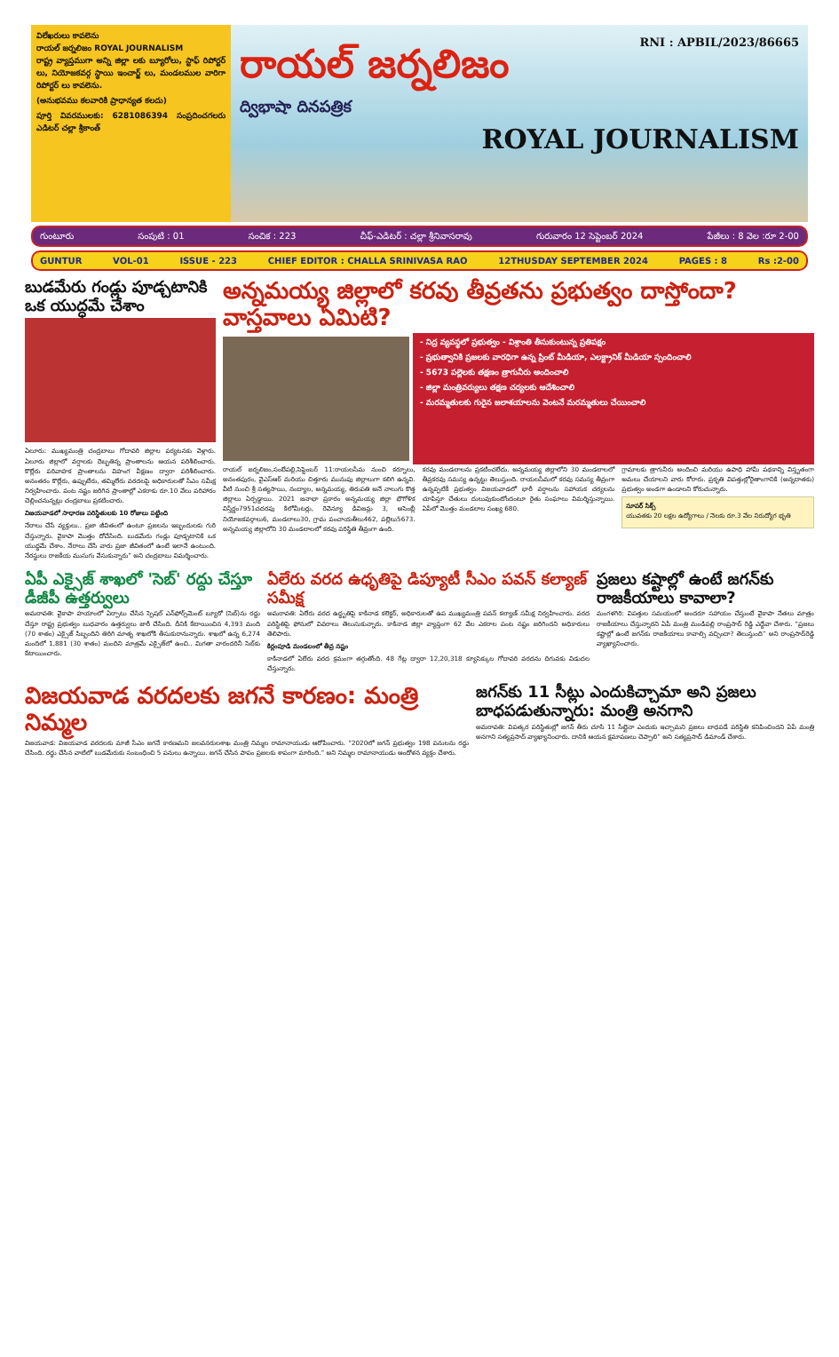విలేఖరులు కావలెను
రాయల్ జర్నలిజం ROYAL JOURNALISM
రాష్ట్ర వ్యాప్తముగా అన్ని జిల్లా లకు బ్యూరోలు, స్టాఫ్ రిపోర్టర్ లు, నియోజకవర్గ స్థాయి ఇంచార్జ్ లు, మండలముల వారిగా రిపోర్టర్ లు కావలెను.
(అనుభవము కలవారికి ప్రాధాన్యత కలదు)
పూర్తి వివరములకు: 6281086394 సంప్రదించగలరు ఎడిటర్ చల్లా శ్రీకాంత్
RNI : APBIL/2023/86665
రాయల్ జర్నలిజం
ద్విభాషా దినపత్రిక
ROYAL JOURNALISM
గుంటూరు సంపుటి : 01 సంచిక : 223 చీఫ్-ఎడిటర్ : చల్లా శ్రీనివాసరావు గురువారం 12 సెప్టెంబర్ 2024 పేజీలు : 8 వెల :రూ 2-00
GUNTUR VOL-01 ISSUE - 223 CHIEF EDITOR : CHALLA SRINIVASA RAO 12THUSDAY SEPTEMBER 2024 PAGES : 8 Rs :2-00
బుడమేరు గండ్లు పూడ్చటానికి ఒక యుద్ధమే చేశాం
ఏలూరు: ముఖ్యమంత్రి చంద్రబాబు గోదావరి జిల్లాల పర్యటనకు వెళ్లారు. ఏలూరు జిల్లాలో వర్షాలకు దెబ్బతిన్న ప్రాంతాలను ఆయన పరిశీలించారు. కొల్లేరు పరివాహక ప్రాంతాలను విహంగ వీక్షణం ద్వారా పరిశీలించారు. అనంతరం కొల్లేరు, ఉప్పుటేరు, తమ్మిలేరు వరదలపై అధికారులతో సీఎం సమీక్ష నిర్వహించారు. పంట నష్టం జరిగిన ప్రాంతాల్లో ఎకరాకు రూ.10 వేలు పరిహారం చెల్లించనున్నట్లు చంద్రబాబు ప్రకటించారు.
విజయవాడలో సాధారణ పరిస్థితులకు 10 రోజులు పట్టింది
నేరాలు చేసే వ్యక్తులు.. ప్రజా జీవితంలో ఉంటూ ప్రజలను ఇబ్బందులకు గురి చేస్తున్నారు. వైకాపా మొత్తం దోచేసింది. బుడమేరు గండ్లు పూడ్చటానికి ఒక యుద్ధమే చేశాం. నేరాలు చేసే వారు ప్రజా జీవితంలో ఉంటే ఇలానే ఉంటుంది. నేరస్థులు రాజకీయ ముసుగు వేసుకున్నారు” అని చంద్రబాబు విమర్శించారు.
అన్నమయ్య జిల్లాలో కరవు తీవ్రతను ప్రభుత్వం దాస్తోందా? వాస్తవాలు ఏమిటి?
- నిద్ర వ్యవస్థలో ప్రభుత్వం - విశ్రాంతి తీసుకుంటున్న ప్రతిపక్షం
- ప్రభుత్వానికి ప్రజలకు వారధిగా ఉన్న ప్రింట్ మీడియా, ఎలక్ట్రానిక్ మీడియా స్పందించాలి
- 5673 పల్లెలకు తక్షణం త్రాగునీరు అందించాలి
- జిల్లా మంత్రివర్యులు తక్షణ చర్యలకు ఆదేశించాలి
- మరమ్మతులకు గురైన జలాశయాలను వెంటనే మరమ్మతులు చేయించాలి
రాయల్ జర్నలిజం,సంబేపల్లి,సెప్టెంబర్ 11:రాయలసీమ నుంచి కర్నూలు, అనంతపురం, వైఎస్ఆర్ మరియు చిత్తూరు మునుపు జిల్లాలుగా కలిగి ఉన్నవి. వీటి నుంచి శ్రీ సత్యసాయి, నంద్యాల, అన్నమయ్య, తిరుపతి అనే నాలుగు కొత్త జిల్లాలు ఏర్పడ్డాయి. 2021 జనాభా ప్రకారం అన్నమయ్య జిల్లా భౌగోళిక విస్తీర్ణం7951చదరపు కిలోమీటర్లు, రెవెన్యూ డివిజన్లు 3, అసెంబ్లీ నియోజకవర్గాలు6, మండలాలు30, గ్రామ పంచాయతీలు462, పల్లెలు5673. అన్నమయ్య జిల్లాలోని 30 మండలాలలో కరవు పరిస్థితి తీవ్రంగా ఉంది.
కరవు మండలాలను ప్రకటించలేదు. అన్నమయ్య జిల్లాలోని 30 మండలాలలో తీవ్రకరవు సమస్య ఉన్నట్టు తెలుస్తుంది. రాయలసీమలో కరవు సమస్య తీవ్రంగా ఉన్నప్పటికీ ప్రభుత్వం విజయవాడలో భారీ వర్షాలను సహాయక చర్యలను చూపిస్తూ చేతులు దులువుకుంటోందంటూ రైతు సంఘాలు విమర్శిస్తున్నాయి. ఏపీలో మొత్తం మండలాల సంఖ్య 680.
గ్రామాలకు త్రాగునీరు అందించి మరియు ఉపాధి హామీ పథకాన్ని విస్తృతంగా అమలు చేయాలని వారు కోరారు. ప్రకృతి విపత్తుల్లోరైతాంగానికి (అన్నదాతకు) ప్రభుత్వం అండగా ఉండాలని కోరుచున్నారు.
సూపర్ సిక్స్
యువతకు 20 లక్షల ఉద్యోగాలు / నెలకు రూ.3 వేల నిరుద్యోగ భృతి
ఏపీ ఎక్సైజ్ శాఖలో 'సెబ్' రద్దు చేస్తూ డీజీపీ ఉత్తర్వులు
అమరావతి: వైకాపా హయాంలో ఏర్పాటు చేసిన స్పెషల్ ఎన్‌ఫోర్స్‌మెంట్ బ్యూరో (సెబ్)ను రద్దు చేస్తూ రాష్ట్ర ప్రభుత్వం బుధవారం ఉత్తర్వులు జారీ చేసింది. దీనికి కేటాయించిన 4,393 మంది (70 శాతం) ఎక్సైజ్ సిబ్బందిని తిరిగి మాతృ శాఖలోకి తీసుకురానున్నారు. శాఖలో ఉన్న 6,274 మందిలో 1,881 (30 శాతం) మందిని మాత్రమే ఎక్సైజ్‌లో ఉంచి.. మిగతా వారందరినీ సెబ్‌కు కేటాయించారు.
ఏలేరు వరద ఉధృతిపై డిప్యూటీ సీఎం పవన్ కల్యాణ్ సమీక్ష
అమరావతి: ఏలేరు వరద ఉద్ధృతిపై కాకినాడ కలెక్టర్, అధికారులతో ఉప ముఖ్యమంత్రి పవన్ కల్యాణ్ సమీక్ష నిర్వహించారు. వరద పరిస్థితిపై ఫోనులో వివరాలు తెలుసుకున్నారు. కాకినాడ జిల్లా వ్యాప్తంగా 62 వేల ఎకరాల పంట నష్టం జరిగిందని అధికారులు తెలిపారు.
కిర్లంపూడి మండలంలో తీవ్ర నష్టం
కాకినాడలో ఏలేరు వరద క్రమంగా తగ్గుతోంది. 48 గేట్ల ద్వారా 12,20,318 క్యూసెక్కుల గోదావరి వరదను దిగువకు విడుదల చేస్తున్నారు.
ప్రజలు కష్టాల్లో ఉంటే జగన్‌కు రాజకీయాలు కావాలా?
మంగళగిరి: విపత్తుల సమయంలో అందరూ సహాయం చేస్తుంటే వైకాపా నేతలు మాత్రం రాజకీయాలు చేస్తున్నారని ఏపీ మంత్రి మండిపల్లి రాంప్రసాద్ రెడ్డి ఎద్దేవా చేశారు. “ప్రజలు కష్టాల్లో ఉంటే జగన్‌కు రాజకీయాలు కావాల్సి వచ్చిందా? తెలుస్తుంది” అని రాంప్రసాద్‌రెడ్డి వ్యాఖ్యానించారు.
విజయవాడ వరదలకు జగనే కారణం: మంత్రి నిమ్మల
విజయవాడ: విజయవాడ వరదలకు మాజీ సీఎం జగనే కారణమని జలవనరులశాఖ మంత్రి నిమ్మల రామానాయుడు ఆరోపించారు. “2020లో జగన్ ప్రభుత్వం 198 పనులను రద్దు చేసింది. రద్దు చేసిన వాటిలో బుడమేరుకు సంబంధించి 5 పనులు ఉన్నాయి. జగన్ చేసిన పాపం ప్రజలకు శాపంగా మారింది.” అని నిమ్మల రామానాయుడు ఆందోళన వ్యక్తం చేశారు.
జగన్‌కు 11 సీట్లు ఎందుకిచ్చామా అని ప్రజలు బాధపడుతున్నారు: మంత్రి అనగాని
అమరావతి: విపత్కర పరిస్థితుల్లో జగన్ తీరు చూసి 11 సీట్లైనా ఎందుకు ఇచ్చామని ప్రజలు బాధపడే పరిస్థితి కనిపించిందని ఏపీ మంత్రి అనగాని సత్యప్రసాద్ వ్యాఖ్యానించారు. దానికి ఆయన క్షమాపణలు చెప్పాలి” అని సత్యప్రసాద్ డిమాండ్ చేశారు.